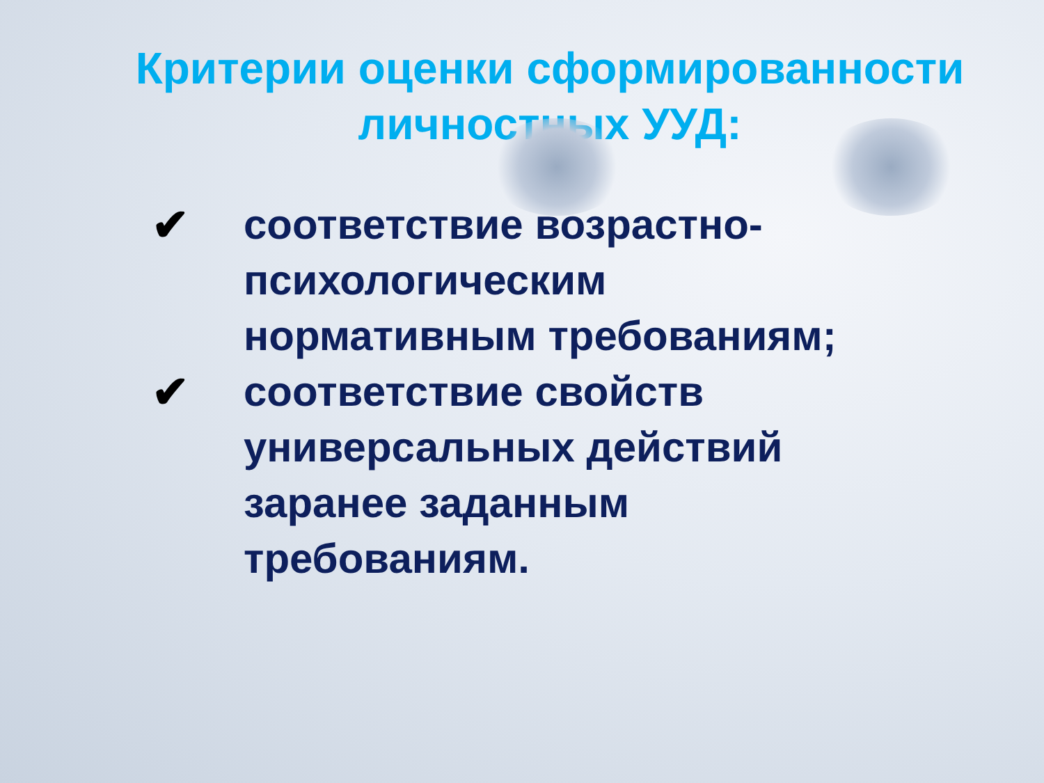Критерии оценки сформированности
личностных УУД:
✔ соответствие возрастно-психологическим нормативным требованиям;
✔ соответствие свойств универсальных действий заранее заданным требованиям.